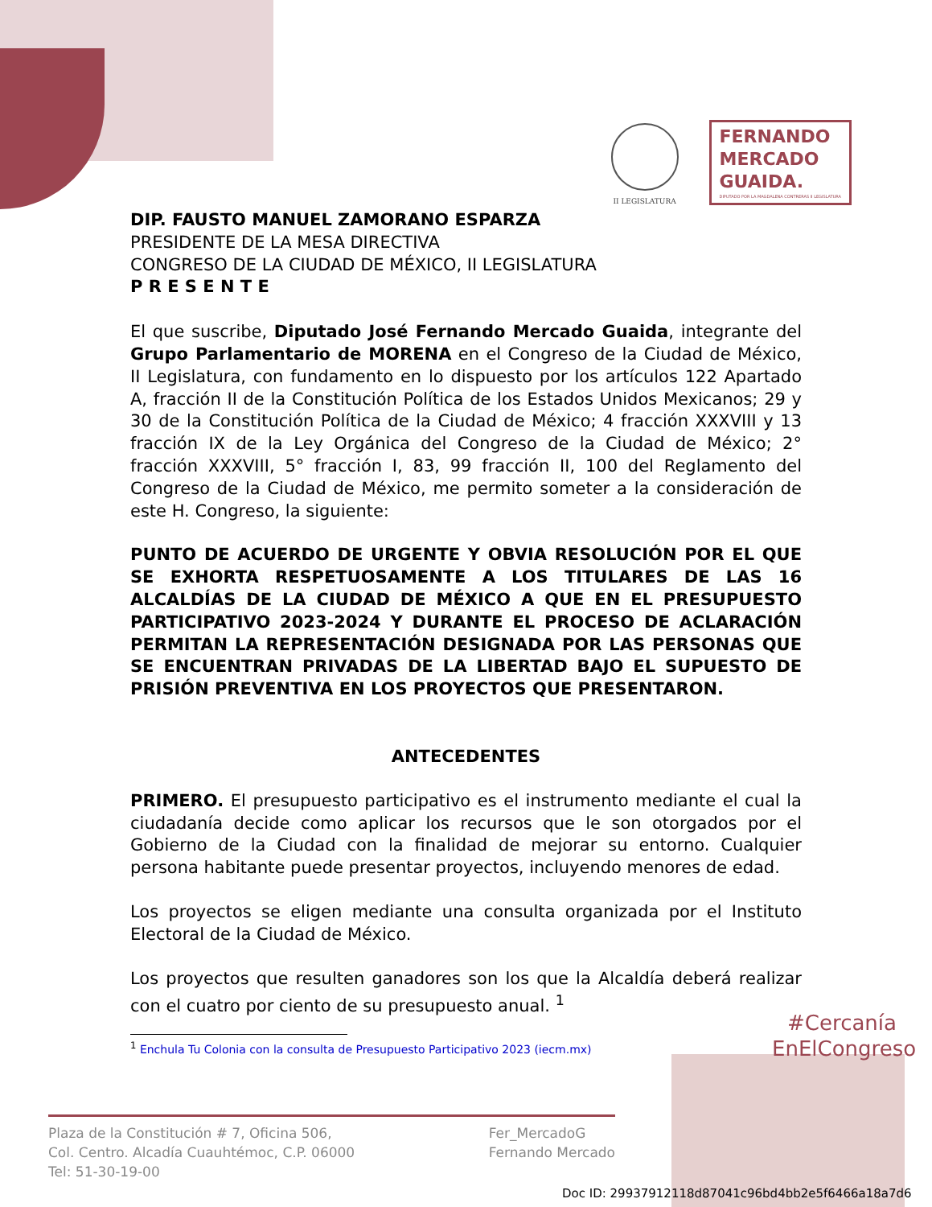II LEGISLATURA
FERNANDO
MERCADO
GUAIDA.
DIPUTADO POR LA MAGDALENA CONTRERAS II LEGISLATURA
DIP. FAUSTO MANUEL ZAMORANO ESPARZA
PRESIDENTE DE LA MESA DIRECTIVA
CONGRESO DE LA CIUDAD DE MÉXICO, II LEGISLATURA
P R E S E N T E
El que suscribe, Diputado José Fernando Mercado Guaida, integrante del Grupo Parlamentario de MORENA en el Congreso de la Ciudad de México, II Legislatura, con fundamento en lo dispuesto por los artículos 122 Apartado A, fracción II de la Constitución Política de los Estados Unidos Mexicanos; 29 y 30 de la Constitución Política de la Ciudad de México; 4 fracción XXXVIII y 13 fracción IX de la Ley Orgánica del Congreso de la Ciudad de México; 2° fracción XXXVIII, 5° fracción I, 83, 99 fracción II, 100 del Reglamento del Congreso de la Ciudad de México, me permito someter a la consideración de este H. Congreso, la siguiente:
PUNTO DE ACUERDO DE URGENTE Y OBVIA RESOLUCIÓN POR EL QUE SE EXHORTA RESPETUOSAMENTE A LOS TITULARES DE LAS 16 ALCALDÍAS DE LA CIUDAD DE MÉXICO A QUE EN EL PRESUPUESTO PARTICIPATIVO 2023-2024 Y DURANTE EL PROCESO DE ACLARACIÓN PERMITAN LA REPRESENTACIÓN DESIGNADA POR LAS PERSONAS QUE SE ENCUENTRAN PRIVADAS DE LA LIBERTAD BAJO EL SUPUESTO DE PRISIÓN PREVENTIVA EN LOS PROYECTOS QUE PRESENTARON.
ANTECEDENTES
PRIMERO. El presupuesto participativo es el instrumento mediante el cual la ciudadanía decide como aplicar los recursos que le son otorgados por el Gobierno de la Ciudad con la finalidad de mejorar su entorno. Cualquier persona habitante puede presentar proyectos, incluyendo menores de edad.
Los proyectos se eligen mediante una consulta organizada por el Instituto Electoral de la Ciudad de México.
Los proyectos que resulten ganadores son los que la Alcaldía deberá realizar con el cuatro por ciento de su presupuesto anual. <sup>1</sup>
<sup>1</sup> Enchula Tu Colonia con la consulta de Presupuesto Participativo 2023 (iecm.mx)
#Cercanía
EnElCongreso
Plaza de la Constitución # 7, Oficina 506,
Col. Centro. Alcadía Cuauhtémoc, C.P. 06000
Tel: 51-30-19-00
Fer_MercadoG
Fernando Mercado
Doc ID: 29937912118d87041c96bd4bb2e5f6466a18a7d6